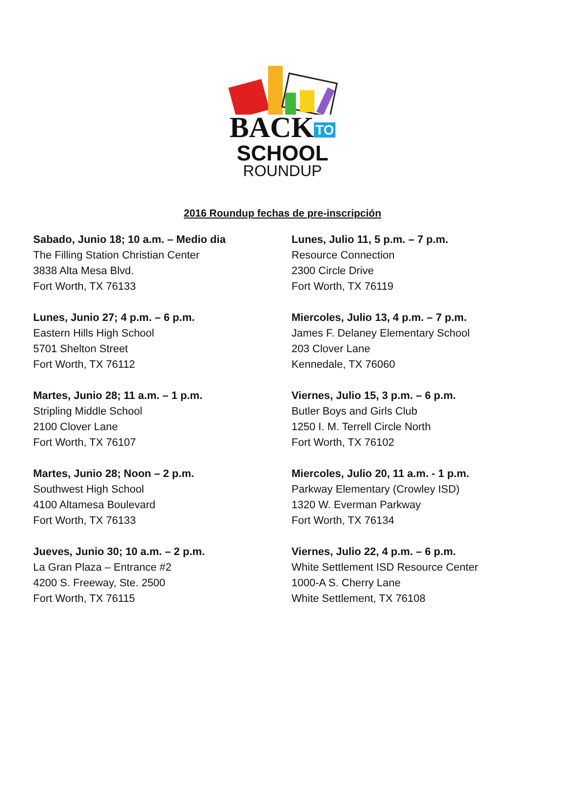BACK TO
SCHOOL
ROUNDUP
2016 Roundup fechas de pre-inscripción
Sabado, Junio 18; 10 a.m. – Medio dia
The Filling Station Christian Center
3838 Alta Mesa Blvd.
Fort Worth, TX 76133
Lunes, Junio 27; 4 p.m. – 6 p.m.
Eastern Hills High School
5701 Shelton Street
Fort Worth, TX 76112
Martes, Junio 28; 11 a.m. – 1 p.m.
Stripling Middle School
2100 Clover Lane
Fort Worth, TX 76107
Martes, Junio 28; Noon – 2 p.m.
Southwest High School
4100 Altamesa Boulevard
Fort Worth, TX 76133
Jueves, Junio 30; 10 a.m. – 2 p.m.
La Gran Plaza – Entrance #2
4200 S. Freeway, Ste. 2500
Fort Worth, TX 76115
Lunes, Julio 11, 5 p.m. – 7 p.m.
Resource Connection
2300 Circle Drive
Fort Worth, TX 76119
Miercoles, Julio 13, 4 p.m. – 7 p.m.
James F. Delaney Elementary School
203 Clover Lane
Kennedale, TX 76060
Viernes, Julio 15, 3 p.m. – 6 p.m.
Butler Boys and Girls Club
1250 I. M. Terrell Circle North
Fort Worth, TX 76102
Miercoles, Julio 20, 11 a.m. - 1 p.m.
Parkway Elementary (Crowley ISD)
1320 W. Everman Parkway
Fort Worth, TX 76134
Viernes, Julio 22, 4 p.m. – 6 p.m.
White Settlement ISD Resource Center
1000-A S. Cherry Lane
White Settlement, TX 76108